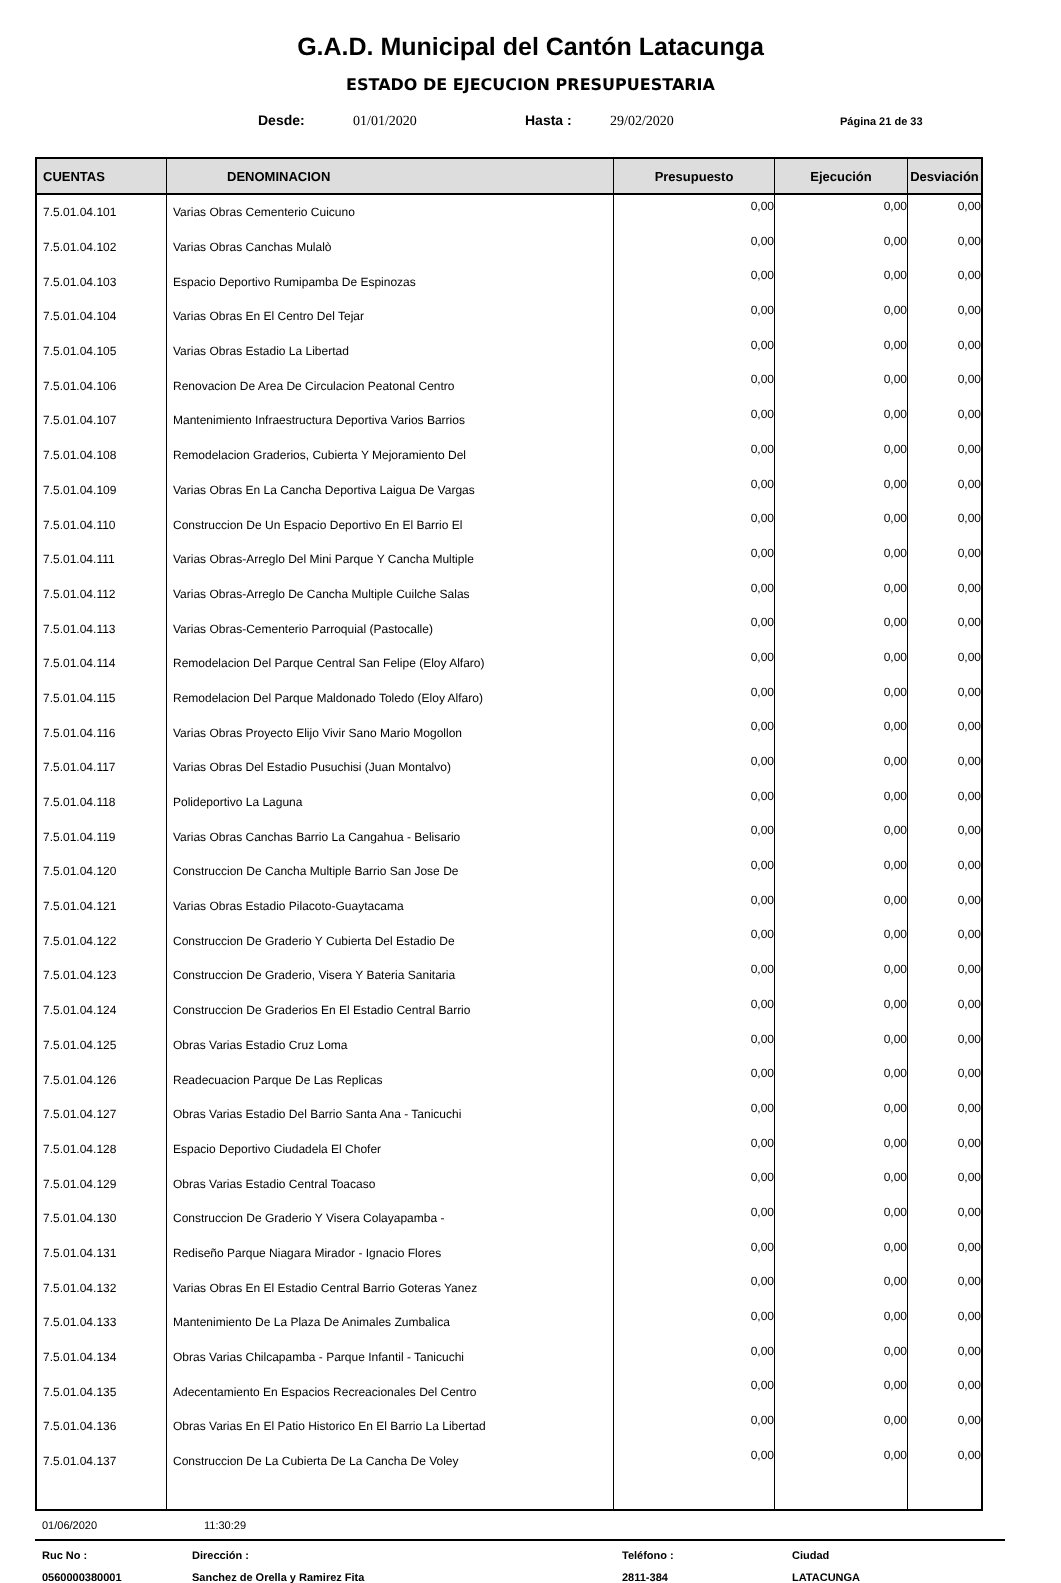G.A.D. Municipal del Cantón Latacunga
ESTADO DE EJECUCION PRESUPUESTARIA
Desde: 01/01/2020 Hasta : 29/02/2020 Página 21 de 33
| CUENTAS | DENOMINACION | Presupuesto | Ejecución | Desviación |
| --- | --- | --- | --- | --- |
| 7.5.01.04.101 | Varias Obras Cementerio Cuicuno | 0,00 | 0,00 | 0,00 |
| 7.5.01.04.102 | Varias Obras Canchas Mulalò | 0,00 | 0,00 | 0,00 |
| 7.5.01.04.103 | Espacio Deportivo Rumipamba De Espinozas | 0,00 | 0,00 | 0,00 |
| 7.5.01.04.104 | Varias Obras En El Centro Del Tejar | 0,00 | 0,00 | 0,00 |
| 7.5.01.04.105 | Varias Obras Estadio La Libertad | 0,00 | 0,00 | 0,00 |
| 7.5.01.04.106 | Renovacion De Area De Circulacion Peatonal Centro | 0,00 | 0,00 | 0,00 |
| 7.5.01.04.107 | Mantenimiento Infraestructura Deportiva Varios Barrios | 0,00 | 0,00 | 0,00 |
| 7.5.01.04.108 | Remodelacion Graderios, Cubierta Y Mejoramiento Del | 0,00 | 0,00 | 0,00 |
| 7.5.01.04.109 | Varias Obras En La Cancha Deportiva Laigua De Vargas | 0,00 | 0,00 | 0,00 |
| 7.5.01.04.110 | Construccion De Un Espacio Deportivo En El Barrio El | 0,00 | 0,00 | 0,00 |
| 7.5.01.04.111 | Varias Obras-Arreglo Del Mini Parque Y Cancha Multiple | 0,00 | 0,00 | 0,00 |
| 7.5.01.04.112 | Varias Obras-Arreglo De Cancha Multiple Cuilche Salas | 0,00 | 0,00 | 0,00 |
| 7.5.01.04.113 | Varias Obras-Cementerio Parroquial (Pastocalle) | 0,00 | 0,00 | 0,00 |
| 7.5.01.04.114 | Remodelacion Del Parque Central San Felipe (Eloy Alfaro) | 0,00 | 0,00 | 0,00 |
| 7.5.01.04.115 | Remodelacion Del Parque Maldonado Toledo (Eloy Alfaro) | 0,00 | 0,00 | 0,00 |
| 7.5.01.04.116 | Varias Obras Proyecto Elijo Vivir Sano Mario Mogollon | 0,00 | 0,00 | 0,00 |
| 7.5.01.04.117 | Varias Obras Del Estadio Pusuchisi (Juan Montalvo) | 0,00 | 0,00 | 0,00 |
| 7.5.01.04.118 | Polideportivo La Laguna | 0,00 | 0,00 | 0,00 |
| 7.5.01.04.119 | Varias Obras Canchas Barrio La Cangahua - Belisario | 0,00 | 0,00 | 0,00 |
| 7.5.01.04.120 | Construccion De Cancha Multiple Barrio San Jose De | 0,00 | 0,00 | 0,00 |
| 7.5.01.04.121 | Varias Obras Estadio Pilacoto-Guaytacama | 0,00 | 0,00 | 0,00 |
| 7.5.01.04.122 | Construccion De Graderio Y Cubierta Del Estadio De | 0,00 | 0,00 | 0,00 |
| 7.5.01.04.123 | Construccion De Graderio, Visera Y Bateria Sanitaria | 0,00 | 0,00 | 0,00 |
| 7.5.01.04.124 | Construccion De Graderios En El Estadio Central Barrio | 0,00 | 0,00 | 0,00 |
| 7.5.01.04.125 | Obras Varias Estadio Cruz Loma | 0,00 | 0,00 | 0,00 |
| 7.5.01.04.126 | Readecuacion Parque De Las Replicas | 0,00 | 0,00 | 0,00 |
| 7.5.01.04.127 | Obras Varias Estadio Del Barrio Santa Ana - Tanicuchi | 0,00 | 0,00 | 0,00 |
| 7.5.01.04.128 | Espacio Deportivo Ciudadela El Chofer | 0,00 | 0,00 | 0,00 |
| 7.5.01.04.129 | Obras Varias Estadio Central Toacaso | 0,00 | 0,00 | 0,00 |
| 7.5.01.04.130 | Construccion De Graderio Y Visera Colayapamba - | 0,00 | 0,00 | 0,00 |
| 7.5.01.04.131 | Rediseño Parque Niagara Mirador - Ignacio Flores | 0,00 | 0,00 | 0,00 |
| 7.5.01.04.132 | Varias Obras En El Estadio Central Barrio Goteras Yanez | 0,00 | 0,00 | 0,00 |
| 7.5.01.04.133 | Mantenimiento De La Plaza De Animales Zumbalica | 0,00 | 0,00 | 0,00 |
| 7.5.01.04.134 | Obras Varias Chilcapamba - Parque Infantil - Tanicuchi | 0,00 | 0,00 | 0,00 |
| 7.5.01.04.135 | Adecentamiento En Espacios Recreacionales Del Centro | 0,00 | 0,00 | 0,00 |
| 7.5.01.04.136 | Obras Varias En El Patio Historico En El Barrio La Libertad | 0,00 | 0,00 | 0,00 |
| 7.5.01.04.137 | Construccion De La Cubierta De La Cancha De Voley | 0,00 | 0,00 | 0,00 |
01/06/2020 11:30:29
Ruc No : Dirección : Teléfono : Ciudad 0560000380001 Sanchez de Orella y Ramirez Fita 2811-384 LATACUNGA